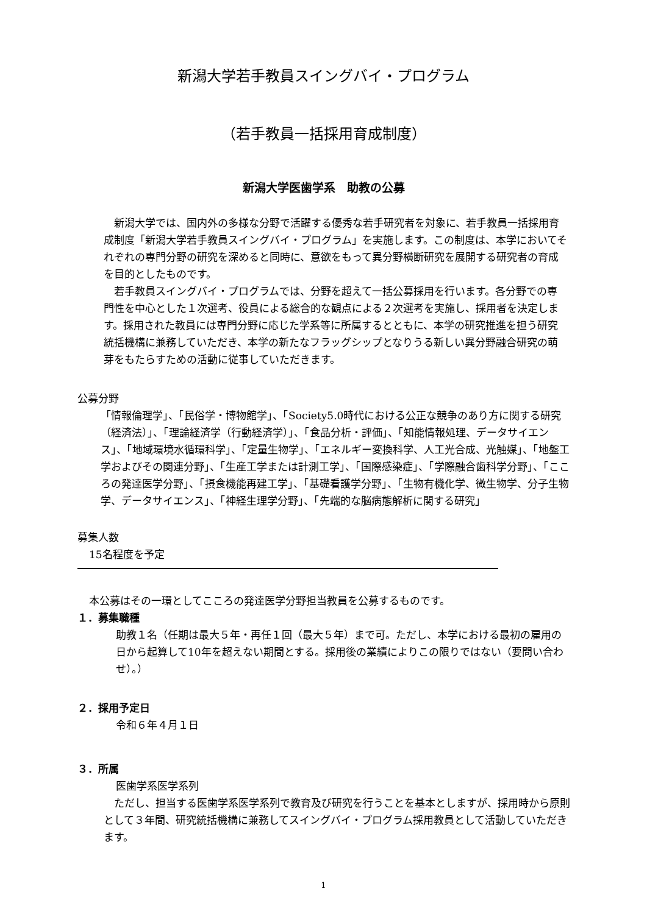新潟大学若手教員スイングバイ・プログラム
（若手教員一括採用育成制度）
新潟大学医歯学系　助教の公募
新潟大学では、国内外の多様な分野で活躍する優秀な若手研究者を対象に、若手教員一括採用育成制度「新潟大学若手教員スイングバイ・プログラム」を実施します。この制度は、本学においてそれぞれの専門分野の研究を深めると同時に、意欲をもって異分野横断研究を展開する研究者の育成を目的としたものです。
若手教員スイングバイ・プログラムでは、分野を超えて一括公募採用を行います。各分野での専門性を中心とした１次選考、役員による総合的な観点による２次選考を実施し、採用者を決定します。採用された教員には専門分野に応じた学系等に所属するとともに、本学の研究推進を担う研究統括機構に兼務していただき、本学の新たなフラッグシップとなりうる新しい異分野融合研究の萌芽をもたらすための活動に従事していただきます。
公募分野
「情報倫理学」、「民俗学・博物館学」、「Society5.0時代における公正な競争のあり方に関する研究（経済法）」、「理論経済学（行動経済学）」、「食品分析・評価」、「知能情報処理、データサイエンス」、「地域環境水循環科学」、「定量生物学」、「エネルギー変換科学、人工光合成、光触媒」、「地盤工学およびその関連分野」、「生産工学または計測工学」、「国際感染症」、「学際融合歯科学分野」、「こころの発達医学分野」、「摂食機能再建工学」、「基礎看護学分野」、「生物有機化学、微生物学、分子生物学、データサイエンス」、「神経生理学分野」、「先端的な脳病態解析に関する研究」
募集人数
15名程度を予定
本公募はその一環としてこころの発達医学分野担当教員を公募するものです。
１．募集職種
助教１名（任期は最大５年・再任１回（最大５年）まで可。ただし、本学における最初の雇用の日から起算して10年を超えない期間とする。採用後の業績によりこの限りではない（要問い合わせ）。）
２．採用予定日
令和６年４月１日
３．所属
医歯学系医学系列
ただし、担当する医歯学系医学系列で教育及び研究を行うことを基本としますが、採用時から原則として３年間、研究統括機構に兼務してスイングバイ・プログラム採用教員として活動していただきます。
1